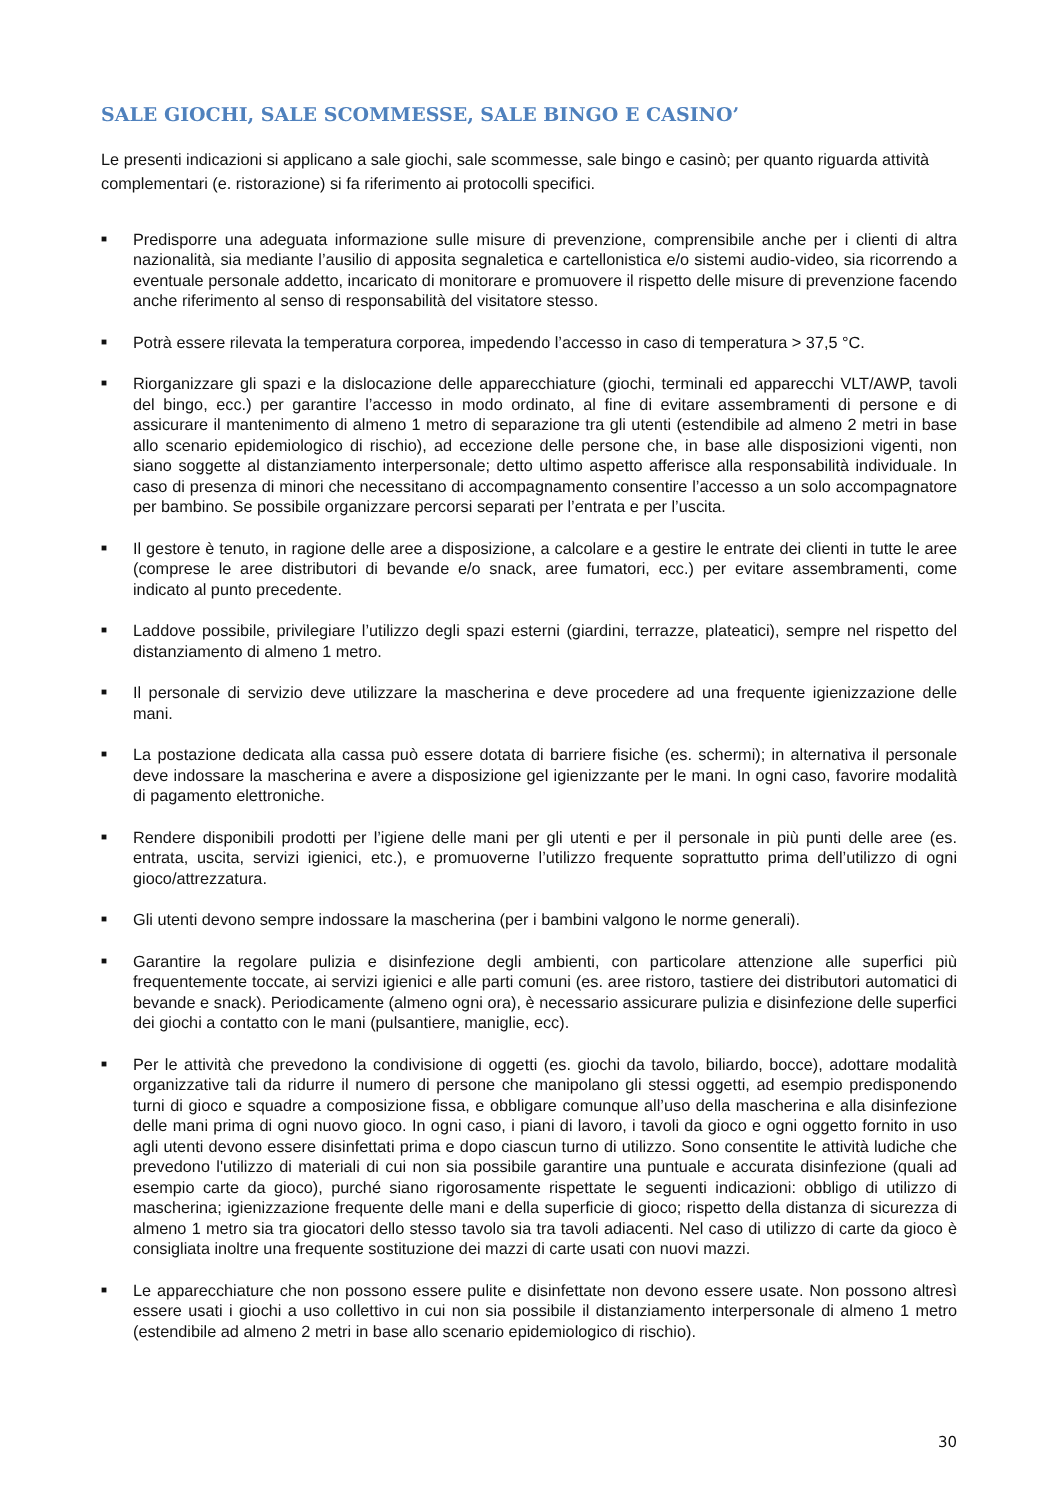SALE GIOCHI, SALE SCOMMESSE, SALE BINGO E CASINO’
Le presenti indicazioni si applicano a sale giochi, sale scommesse, sale bingo e casinò; per quanto riguarda attività complementari (e. ristorazione) si fa riferimento ai protocolli specifici.
■ Predisporre una adeguata informazione sulle misure di prevenzione, comprensibile anche per i clienti di altra nazionalità, sia mediante l’ausilio di apposita segnaletica e cartellonistica e/o sistemi audio-video, sia ricorrendo a eventuale personale addetto, incaricato di monitorare e promuovere il rispetto delle misure di prevenzione facendo anche riferimento al senso di responsabilità del visitatore stesso.
■ Potrà essere rilevata la temperatura corporea, impedendo l’accesso in caso di temperatura > 37,5 °C.
■ Riorganizzare gli spazi e la dislocazione delle apparecchiature (giochi, terminali ed apparecchi VLT/AWP, tavoli del bingo, ecc.) per garantire l’accesso in modo ordinato, al fine di evitare assembramenti di persone e di assicurare il mantenimento di almeno 1 metro di separazione tra gli utenti (estendibile ad almeno 2 metri in base allo scenario epidemiologico di rischio), ad eccezione delle persone che, in base alle disposizioni vigenti, non siano soggette al distanziamento interpersonale; detto ultimo aspetto afferisce alla responsabilità individuale. In caso di presenza di minori che necessitano di accompagnamento consentire l’accesso a un solo accompagnatore per bambino. Se possibile organizzare percorsi separati per l’entrata e per l’uscita.
■ Il gestore è tenuto, in ragione delle aree a disposizione, a calcolare e a gestire le entrate dei clienti in tutte le aree (comprese le aree distributori di bevande e/o snack, aree fumatori, ecc.) per evitare assembramenti, come indicato al punto precedente.
■ Laddove possibile, privilegiare l’utilizzo degli spazi esterni (giardini, terrazze, plateatici), sempre nel rispetto del distanziamento di almeno 1 metro.
■ Il personale di servizio deve utilizzare la mascherina e deve procedere ad una frequente igienizzazione delle mani.
■ La postazione dedicata alla cassa può essere dotata di barriere fisiche (es. schermi); in alternativa il personale deve indossare la mascherina e avere a disposizione gel igienizzante per le mani. In ogni caso, favorire modalità di pagamento elettroniche.
■ Rendere disponibili prodotti per l’igiene delle mani per gli utenti e per il personale in più punti delle aree (es. entrata, uscita, servizi igienici, etc.), e promuoverne l’utilizzo frequente soprattutto prima dell’utilizzo di ogni gioco/attrezzatura.
■ Gli utenti devono sempre indossare la mascherina (per i bambini valgono le norme generali).
■ Garantire la regolare pulizia e disinfezione degli ambienti, con particolare attenzione alle superfici più frequentemente toccate, ai servizi igienici e alle parti comuni (es. aree ristoro, tastiere dei distributori automatici di bevande e snack). Periodicamente (almeno ogni ora), è necessario assicurare pulizia e disinfezione delle superfici dei giochi a contatto con le mani (pulsantiere, maniglie, ecc).
■ Per le attività che prevedono la condivisione di oggetti (es. giochi da tavolo, biliardo, bocce), adottare modalità organizzative tali da ridurre il numero di persone che manipolano gli stessi oggetti, ad esempio predisponendo turni di gioco e squadre a composizione fissa, e obbligare comunque all’uso della mascherina e alla disinfezione delle mani prima di ogni nuovo gioco. In ogni caso, i piani di lavoro, i tavoli da gioco e ogni oggetto fornito in uso agli utenti devono essere disinfettati prima e dopo ciascun turno di utilizzo. Sono consentite le attività ludiche che prevedono l'utilizzo di materiali di cui non sia possibile garantire una puntuale e accurata disinfezione (quali ad esempio carte da gioco), purché siano rigorosamente rispettate le seguenti indicazioni: obbligo di utilizzo di mascherina; igienizzazione frequente delle mani e della superficie di gioco; rispetto della distanza di sicurezza di almeno 1 metro sia tra giocatori dello stesso tavolo sia tra tavoli adiacenti. Nel caso di utilizzo di carte da gioco è consigliata inoltre una frequente sostituzione dei mazzi di carte usati con nuovi mazzi.
■ Le apparecchiature che non possono essere pulite e disinfettate non devono essere usate. Non possono altresì essere usati i giochi a uso collettivo in cui non sia possibile il distanziamento interpersonale di almeno 1 metro (estendibile ad almeno 2 metri in base allo scenario epidemiologico di rischio).
30